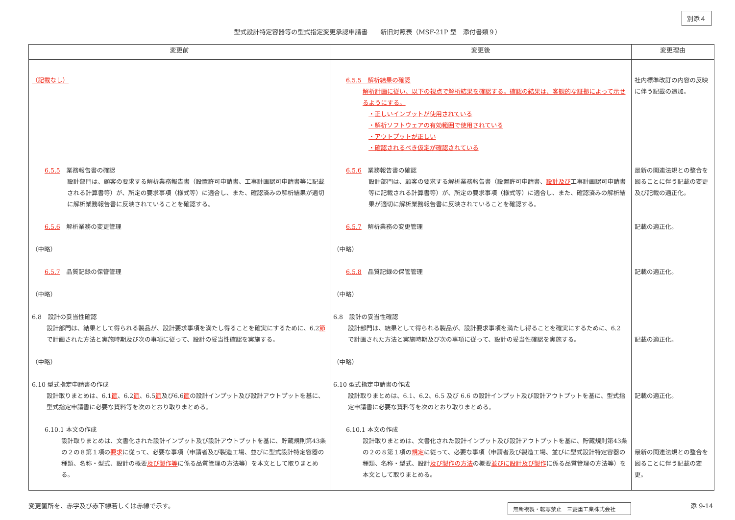別添４
型式設計特定容器等の型式指定変更承認申請書　　新旧対照表（MSF-21P 型　添付書類９）
| 変更前 | 変更後 | 変更理由 |
| --- | --- | --- |
| （記載なし） 6.5.5 業務報告書の確認 設計部門は、顧客の要求する解析業務報告書（設置許可申請書、工事計画認可申請書等に記載される計算書等）が、所定の要求事項（様式等）に適合し、また、確認済みの解析結果が適切に解析業務報告書に反映されていることを確認する。 6.5.6 解析業務の変更管理 （中略） 6.5.7 品質記録の保管管理 （中略） 6.8 設計の妥当性確認 設計部門は、結果として得られる製品が、設計要求事項を満たし得ることを確実にするために、6.2 節 で計画された方法と実施時期及び次の事項に従って、設計の妥当性確認を実施する。 （中略） 6.10 型式指定申請書の作成 設計取りまとめは、6.1 節 、6.2 節 、6.5 節 及び6.6 節 の設計インプット及び設計アウトプットを基に、型式指定申請書に必要な資料等を次のとおり取りまとめる。 6.10.1 本文の作成 設計取りまとめは、文書化された設計インプット及び設計アウトプットを基に、貯蔵規則第43条の２の８第１項の 要求 に従って、必要な事項（申請者及び製造工場、並びに型式設計特定容器の種類、名称・型式、設計の概要 及び製作等 に係る品質管理の方法等）を本文として取りまとめる。 | 6.5.5 解析結果の確認 解析計画に従い、以下の視点で解析結果を確認する。確認の結果は、客観的な証拠によって示せるようにする。 ・正しいインプットが使用されている ・解析ソフトウェアの有効範囲で使用されている ・アウトプットが正しい ・確認されるべき仮定が確認されている 6.5.6 業務報告書の確認 設計部門は、顧客の要求する解析業務報告書（設置許可申請書、 設計及び 工事計画認可申請書等に記載される計算書等）が、所定の要求事項（様式等）に適合し、また、確認済みの解析結果が適切に解析業務報告書に反映されていることを確認する。 6.5.7 解析業務の変更管理 （中略） 6.5.8 品質記録の保管管理 （中略） 6.8 設計の妥当性確認 設計部門は、結果として得られる製品が、設計要求事項を満たし得ることを確実にするために、6.2 で計画された方法と実施時期及び次の事項に従って、設計の妥当性確認を実施する。 （中略） 6.10 型式指定申請書の作成 設計取りまとめは、6.1、6.2、6.5 及び 6.6 の設計インプット及び設計アウトプットを基に、型式指定申請書に必要な資料等を次のとおり取りまとめる。 6.10.1 本文の作成 設計取りまとめは、文書化された設計インプット及び設計アウトプットを基に、貯蔵規則第43条の２の８第１項の 規定 に従って、必要な事項（申請者及び製造工場、並びに型式設計特定容器の種類、名称・型式、設計 及び製作の方法 の概要 並びに設計及び製作 に係る品質管理の方法等）を本文として取りまとめる。 | 社内標準改訂の内容の反映に伴う記載の追加。 最新の関連法規との整合を図ることに伴う記載の変更及び記載の適正化。 記載の適正化。 記載の適正化。 記載の適正化。 記載の適正化。 最新の関連法規との整合を図ることに伴う記載の変更。 |
変更箇所を、赤字及び赤下線若しくは赤線で示す。
無断複製・転写禁止　三菱重工業株式会社 添 9-14